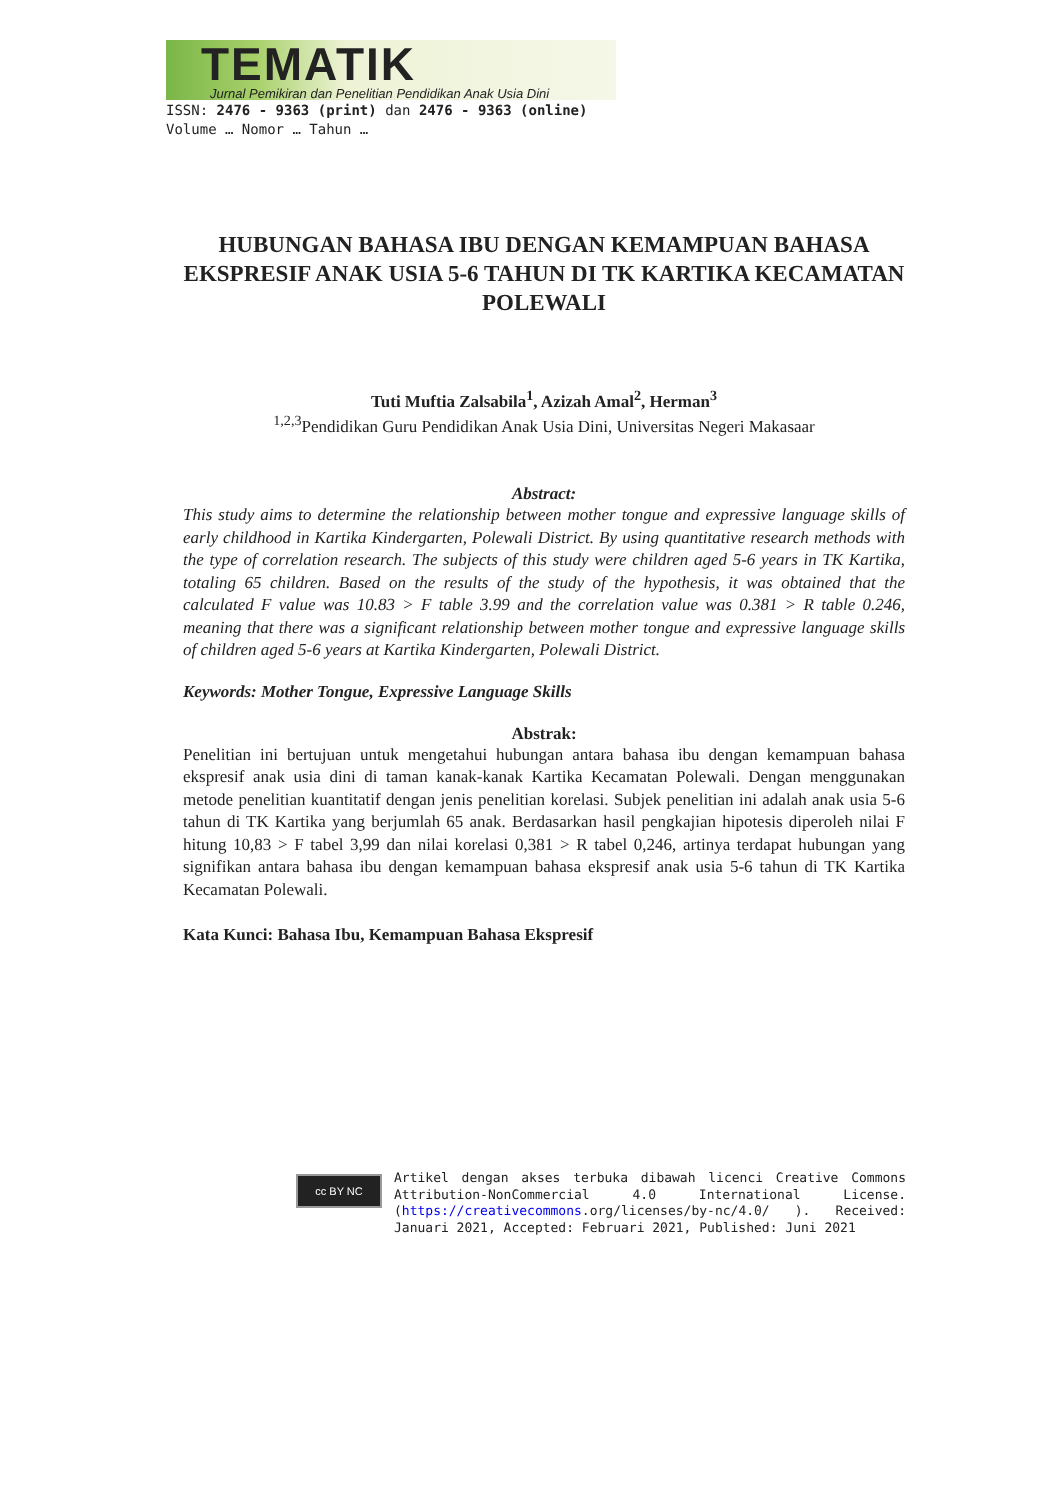TEMATIK
Jurnal Pemikiran dan Penelitian Pendidikan Anak Usia Dini
ISSN: 2476 - 9363 (print) dan 2476 - 9363 (online)
Volume … Nomor … Tahun …
HUBUNGAN BAHASA IBU DENGAN KEMAMPUAN BAHASA EKSPRESIF ANAK USIA 5-6 TAHUN DI TK KARTIKA KECAMATAN POLEWALI
Tuti Muftia Zalsabila<sup>1</sup>, Azizah Amal<sup>2</sup>, Herman<sup>3</sup>
<sup>1,2,3</sup>Pendidikan Guru Pendidikan Anak Usia Dini, Universitas Negeri Makasaar
Abstract:
This study aims to determine the relationship between mother tongue and expressive language skills of early childhood in Kartika Kindergarten, Polewali District. By using quantitative research methods with the type of correlation research. The subjects of this study were children aged 5-6 years in TK Kartika, totaling 65 children. Based on the results of the study of the hypothesis, it was obtained that the calculated F value was 10.83 > F table 3.99 and the correlation value was 0.381 > R table 0.246, meaning that there was a significant relationship between mother tongue and expressive language skills of children aged 5-6 years at Kartika Kindergarten, Polewali District.
Keywords: Mother Tongue, Expressive Language Skills
Abstrak:
Penelitian ini bertujuan untuk mengetahui hubungan antara bahasa ibu dengan kemampuan bahasa ekspresif anak usia dini di taman kanak-kanak Kartika Kecamatan Polewali. Dengan menggunakan metode penelitian kuantitatif dengan jenis penelitian korelasi. Subjek penelitian ini adalah anak usia 5-6 tahun di TK Kartika yang berjumlah 65 anak. Berdasarkan hasil pengkajian hipotesis diperoleh nilai F hitung 10,83 > F tabel 3,99 dan nilai korelasi 0,381 > R tabel 0,246, artinya terdapat hubungan yang signifikan antara bahasa ibu dengan kemampuan bahasa ekspresif anak usia 5-6 tahun di TK Kartika Kecamatan Polewali.
Kata Kunci: Bahasa Ibu, Kemampuan Bahasa Ekspresif
cc BY NC
Artikel dengan akses terbuka dibawah licenci Creative Commons Attribution-NonCommercial 4.0 International License. (https://creativecommons.org/licenses/by-nc/4.0/ ). Received: Januari 2021, Accepted: Februari 2021, Published: Juni 2021